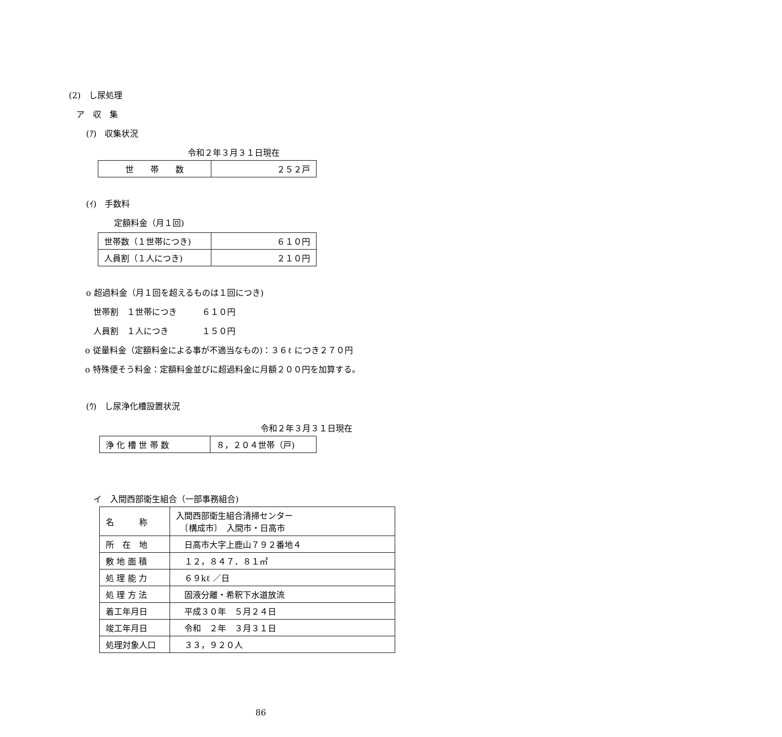(2)　し尿処理
ア　収　集
(ｱ)　収集状況
令和２年３月３１日現在
| 世 帯 数 | ２５２戸 |
(ｲ)　手数料
定額料金（月１回)
| 世帯数（１世帯につき) | ６１０円 |
| 人員割（１人につき) | ２１０円 |
o 超過料金（月１回を超えるものは１回につき)
世帯割　１世帯につき　　　６１０円
人員割　１人につき　　　　１５０円
o 従量料金（定額料金による事が不適当なもの)：３６ℓ につき２７０円
o 特殊便そう料金：定額料金並びに超過料金に月額２００円を加算する。
(ｳ)　し尿浄化槽設置状況
令和２年３月３１日現在
| 浄 化 槽 世 帯 数 | ８，２０４世帯（戸) |
イ　入間西部衛生組合（一部事務組合)
| 名 称 | 入間西部衛生組合清掃センター 〔構成市〕 入間市・日高市 |
| 所 在 地 | 日高市大字上鹿山７９２番地４ |
| 敷 地 面 積 | １２，８４７．８１㎡ |
| 処 理 能 力 | ６９kℓ ／日 |
| 処 理 方 法 | 固液分離・希釈下水道放流 |
| 着工年月日 | 平成３０年 ５月２４日 |
| 竣工年月日 | 令和 ２年 ３月３１日 |
| 処理対象人口 | ３３，９２０人 |
86